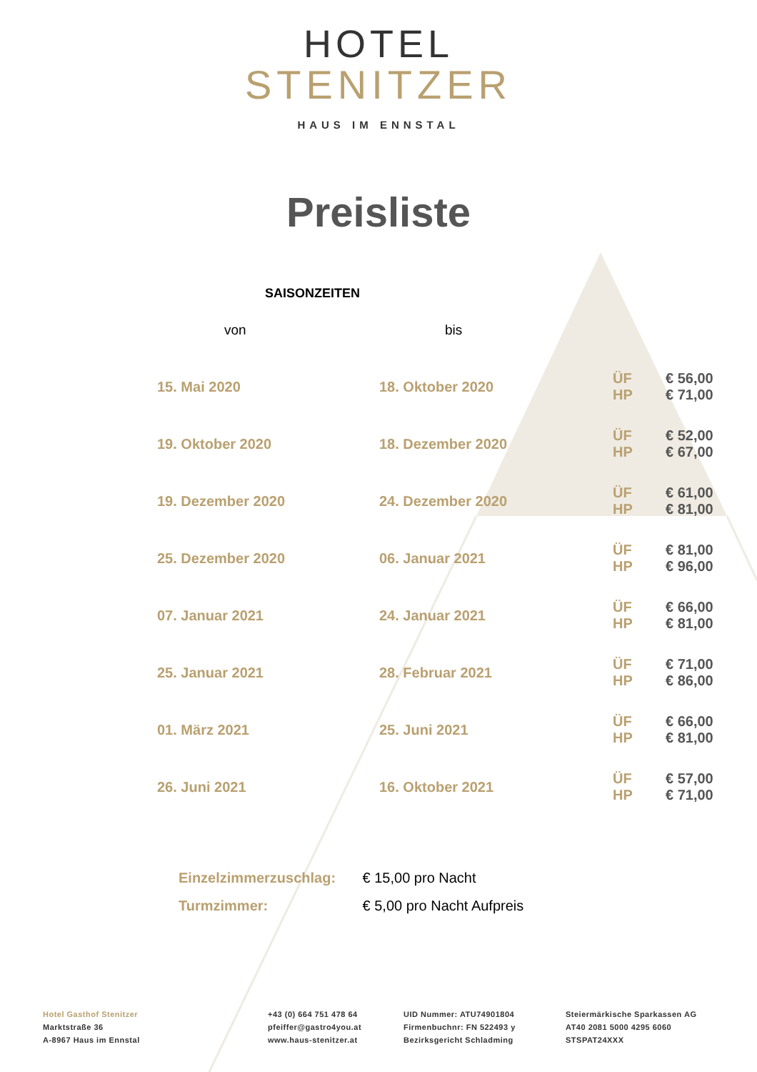HOTEL
STENITZER
HAUS IM ENNSTAL
Preisliste
SAISONZEITEN
| von | bis | | |
| --- | --- | --- | --- |
| 15. Mai 2020 | 18. Oktober 2020 | ÜF HP | € 56,00 € 71,00 |
| 19. Oktober 2020 | 18. Dezember 2020 | ÜF HP | € 52,00 € 67,00 |
| 19. Dezember 2020 | 24. Dezember 2020 | ÜF HP | € 61,00 € 81,00 |
| 25. Dezember 2020 | 06. Januar 2021 | ÜF HP | € 81,00 € 96,00 |
| 07. Januar 2021 | 24. Januar 2021 | ÜF HP | € 66,00 € 81,00 |
| 25. Januar 2021 | 28. Februar 2021 | ÜF HP | € 71,00 € 86,00 |
| 01. März 2021 | 25. Juni 2021 | ÜF HP | € 66,00 € 81,00 |
| 26. Juni 2021 | 16. Oktober 2021 | ÜF HP | € 57,00 € 71,00 |
Einzelzimmerzuschlag: € 15,00 pro Nacht
Turmzimmer: € 5,00 pro Nacht Aufpreis
Hotel Gasthof Stenitzer
Marktstraße 36
A-8967 Haus im Ennstal
+43 (0) 664 751 478 64
pfeiffer@gastro4you.at
www.haus-stenitzer.at
UID Nummer: ATU74901804
Firmenbuchnr: FN 522493 y
Bezirksgericht Schladming
Steiermärkische Sparkassen AG
AT40 2081 5000 4295 6060
STSPAT24XXX